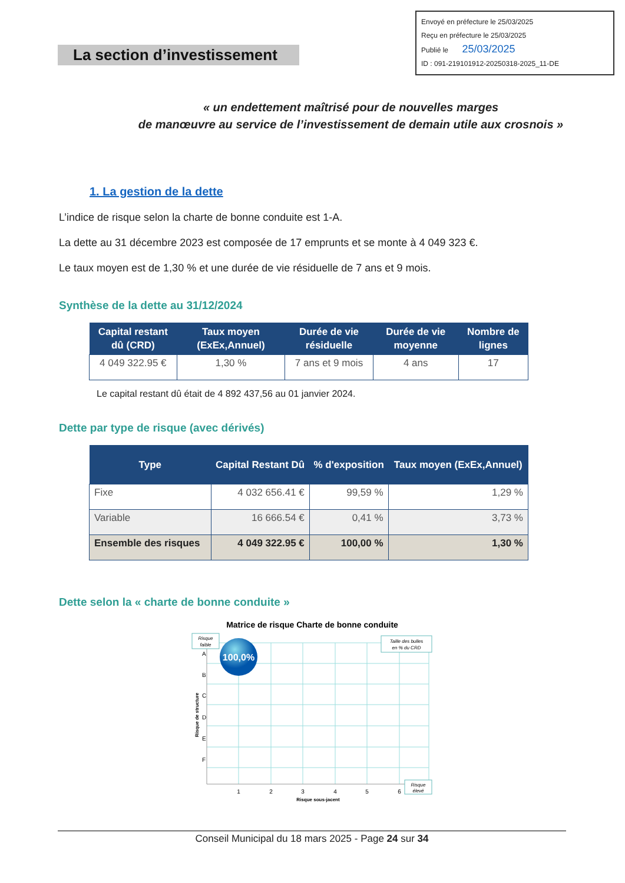La section d’investissement
Envoyé en préfecture le 25/03/2025
Reçu en préfecture le 25/03/2025
Publié le 25/03/2025
ID : 091-219101912-20250318-2025_11-DE
« un endettement maîtrisé pour de nouvelles marges
de manœuvre au service de l’investissement de demain utile aux crosnois »
1. La gestion de la dette
L’indice de risque selon la charte de bonne conduite est 1-A.
La dette au 31 décembre 2023 est composée de 17 emprunts et se monte à 4 049 323 €.
Le taux moyen est de 1,30 % et une durée de vie résiduelle de 7 ans et 9 mois.
Synthèse de la dette au 31/12/2024
| Capital restant dû (CRD) | Taux moyen (ExEx,Annuel) | Durée de vie résiduelle | Durée de vie moyenne | Nombre de lignes |
| --- | --- | --- | --- | --- |
| 4 049 322.95 € | 1,30 % | 7 ans et 9 mois | 4 ans | 17 |
Le capital restant dû était de 4 892 437,56 au 01 janvier 2024.
Dette par type de risque (avec dérivés)
| Type | Capital Restant Dû | % d'exposition | Taux moyen (ExEx,Annuel) |
| --- | --- | --- | --- |
| Fixe | 4 032 656.41 € | 99,59 % | 1,29 % |
| Variable | 16 666.54 € | 0,41 % | 3,73 % |
| Ensemble des risques | 4 049 322.95 € | 100,00 % | 1,30 % |
Dette selon la « charte de bonne conduite »
Matrice de risque Charte de bonne conduite
Risque
faible
Taille des bulles
en % du CRD
Risque
élevé
100,0%
A
B
C
D
E
F
1
2
3
4
5
6
Risque sous-jacent
Risque de structure
Conseil Municipal du 18 mars 2025 - Page 24 sur 34